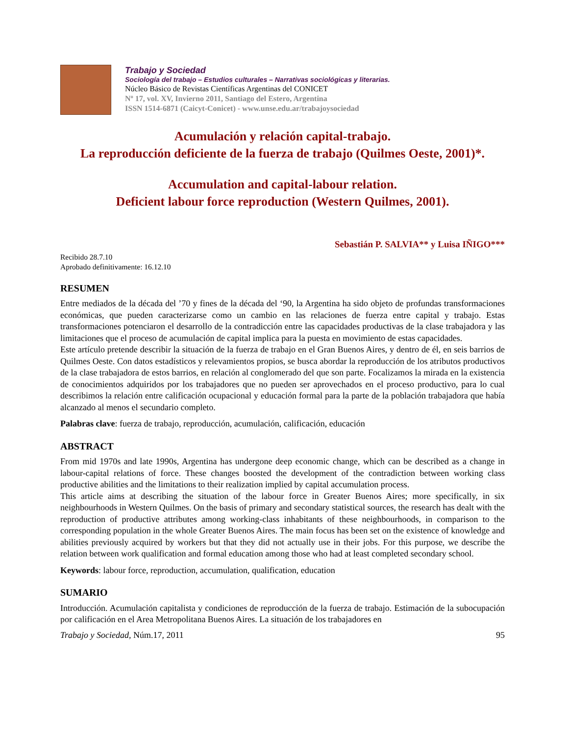Trabajo y Sociedad
Sociología del trabajo – Estudios culturales – Narrativas sociológicas y literarias.
Núcleo Básico de Revistas Científicas Argentinas del CONICET
Nº 17, vol. XV, Invierno 2011, Santiago del Estero, Argentina
ISSN 1514-6871 (Caicyt-Conicet) - www.unse.edu.ar/trabajoysociedad
Acumulación y relación capital-trabajo.
La reproducción deficiente de la fuerza de trabajo (Quilmes Oeste, 2001)*.
Accumulation and capital-labour relation.
Deficient labour force reproduction (Western Quilmes, 2001).
Sebastián P. SALVIA** y Luisa IÑIGO***
Recibido 28.7.10
Aprobado definitivamente: 16.12.10
RESUMEN
Entre mediados de la década del ’70 y fines de la década del ‘90, la Argentina ha sido objeto de profundas transformaciones económicas, que pueden caracterizarse como un cambio en las relaciones de fuerza entre capital y trabajo. Estas transformaciones potenciaron el desarrollo de la contradicción entre las capacidades productivas de la clase trabajadora y las limitaciones que el proceso de acumulación de capital implica para la puesta en movimiento de estas capacidades.
Este artículo pretende describir la situación de la fuerza de trabajo en el Gran Buenos Aires, y dentro de él, en seis barrios de Quilmes Oeste. Con datos estadísticos y relevamientos propios, se busca abordar la reproducción de los atributos productivos de la clase trabajadora de estos barrios, en relación al conglomerado del que son parte. Focalizamos la mirada en la existencia de conocimientos adquiridos por los trabajadores que no pueden ser aprovechados en el proceso productivo, para lo cual describimos la relación entre calificación ocupacional y educación formal para la parte de la población trabajadora que había alcanzado al menos el secundario completo.
Palabras clave: fuerza de trabajo, reproducción, acumulación, calificación, educación
ABSTRACT
From mid 1970s and late 1990s, Argentina has undergone deep economic change, which can be described as a change in labour-capital relations of force. These changes boosted the development of the contradiction between working class productive abilities and the limitations to their realization implied by capital accumulation process.
This article aims at describing the situation of the labour force in Greater Buenos Aires; more specifically, in six neighbourhoods in Western Quilmes. On the basis of primary and secondary statistical sources, the research has dealt with the reproduction of productive attributes among working-class inhabitants of these neighbourhoods, in comparison to the corresponding population in the whole Greater Buenos Aires. The main focus has been set on the existence of knowledge and abilities previously acquired by workers but that they did not actually use in their jobs. For this purpose, we describe the relation between work qualification and formal education among those who had at least completed secondary school.
Keywords: labour force, reproduction, accumulation, qualification, education
SUMARIO
Introducción. Acumulación capitalista y condiciones de reproducción de la fuerza de trabajo. Estimación de la subocupación por calificación en el Area Metropolitana Buenos Aires. La situación de los trabajadores en
Trabajo y Sociedad, Núm.17, 2011 95